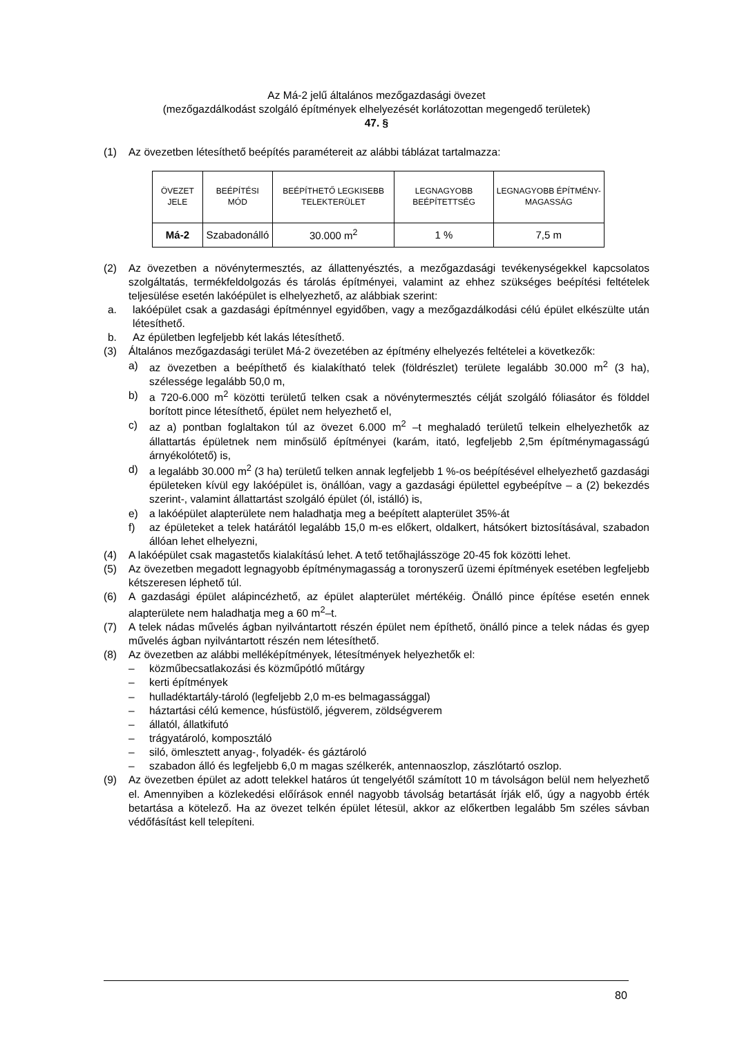Az Má-2 jelű általános mezőgazdasági övezet
(mezőgazdálkodást szolgáló építmények elhelyezését korlátozottan megengedő területek)
47. §
(1) Az övezetben létesíthető beépítés paramétereit az alábbi táblázat tartalmazza:
| ÖVEZET JELE | BEÉPÍTÉSI MÓD | BEÉPÍTHETŐ LEGKISEBB TELEKTERÜLET | LEGNAGYOBB BEÉPÍTETTSÉG | LEGNAGYOBB ÉPÍTMÉNY-MAGASSÁG |
| --- | --- | --- | --- | --- |
| Má-2 | Szabadonálló | 30.000 m<sup>2</sup> | 1 % | 7,5 m |
(2) Az övezetben a növénytermesztés, az állattenyésztés, a mezőgazdasági tevékenységekkel kapcsolatos szolgáltatás, termékfeldolgozás és tárolás építményei, valamint az ehhez szükséges beépítési feltételek teljesülése esetén lakóépület is elhelyezhető, az alábbiak szerint:
a. lakóépület csak a gazdasági építménnyel egyidőben, vagy a mezőgazdálkodási célú épület elkészülte után létesíthető.
b. Az épületben legfeljebb két lakás létesíthető.
(3) Általános mezőgazdasági terület Má-2 övezetében az építmény elhelyezés feltételei a következők:
a) az övezetben a beépíthető és kialakítható telek (földrészlet) területe legalább 30.000 m<sup>2</sup> (3 ha), szélessége legalább 50,0 m,
b) a 720-6.000 m<sup>2</sup> közötti területű telken csak a növénytermesztés célját szolgáló fóliasátor és földdel borított pince létesíthető, épület nem helyezhető el,
c) az a) pontban foglaltakon túl az övezet 6.000 m<sup>2</sup> –t meghaladó területű telkein elhelyezhetők az állattartás épületnek nem minősülő építményei (karám, itató, legfeljebb 2,5m építménymagasságú árnyékolótető) is,
d) a legalább 30.000 m<sup>2</sup> (3 ha) területű telken annak legfeljebb 1 %-os beépítésével elhelyezhető gazdasági épületeken kívül egy lakóépület is, önállóan, vagy a gazdasági épülettel egybeépítve – a (2) bekezdés szerint-, valamint állattartást szolgáló épület (ól, istálló) is,
e) a lakóépület alapterülete nem haladhatja meg a beépített alapterület 35%-át
f) az épületeket a telek határától legalább 15,0 m-es előkert, oldalkert, hátsókert biztosításával, szabadon állóan lehet elhelyezni,
(4) A lakóépület csak magastetős kialakítású lehet. A tető tetőhajlásszöge 20-45 fok közötti lehet.
(5) Az övezetben megadott legnagyobb építménymagasság a toronyszerű üzemi építmények esetében legfeljebb kétszeresen léphető túl.
(6) A gazdasági épület alápincézhető, az épület alapterület mértékéig. Önálló pince építése esetén ennek alapterülete nem haladhatja meg a 60 m<sup>2</sup>–t.
(7) A telek nádas művelés ágban nyilvántartott részén épület nem építhető, önálló pince a telek nádas és gyep művelés ágban nyilvántartott részén nem létesíthető.
(8) Az övezetben az alábbi melléképítmények, létesítmények helyezhetők el:
– közműbecsatlakozási és közműpótló műtárgy
– kerti építmények
– hulladéktartály-tároló (legfeljebb 2,0 m-es belmagassággal)
– háztartási célú kemence, húsfüstölő, jégverem, zöldségverem
– állatól, állatkifutó
– trágyatároló, komposztáló
– siló, ömlesztett anyag-, folyadék- és gáztároló
– szabadon álló és legfeljebb 6,0 m magas szélkerék, antennaoszlop, zászlótartó oszlop.
(9) Az övezetben épület az adott telekkel határos út tengelyétől számított 10 m távolságon belül nem helyezhető el. Amennyiben a közlekedési előírások ennél nagyobb távolság betartását írják elő, úgy a nagyobb érték betartása a kötelező. Ha az övezet telkén épület létesül, akkor az előkertben legalább 5m széles sávban védőfásítást kell telepíteni.
80